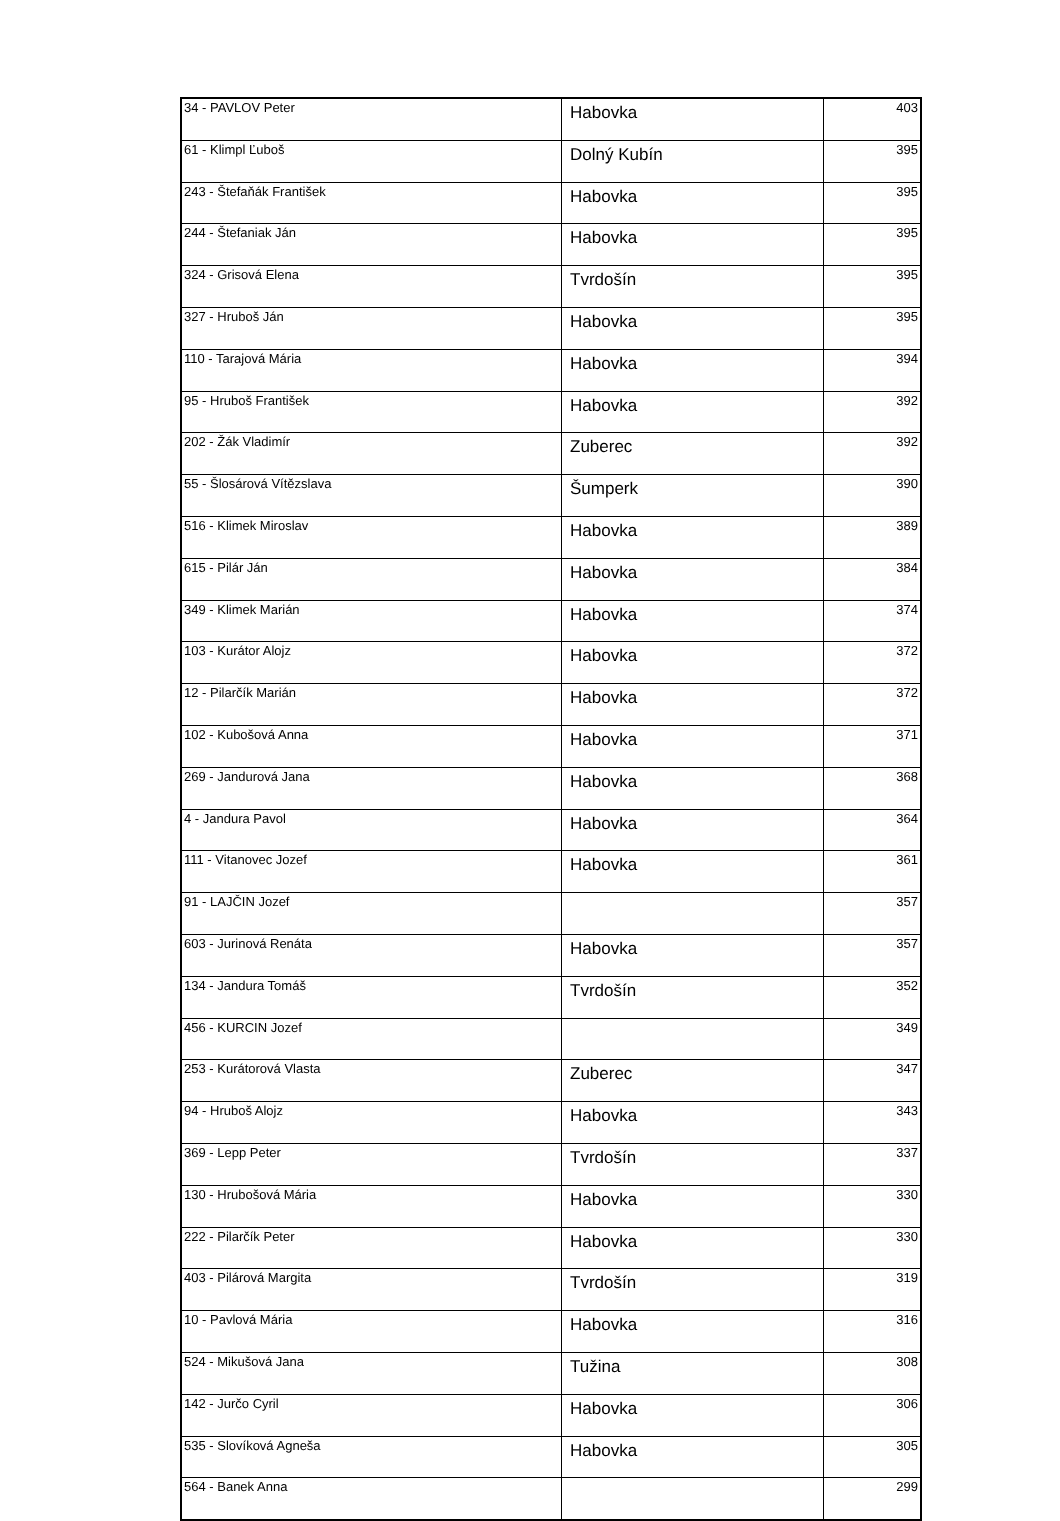| 34 - PAVLOV Peter | Habovka | 403 |
| 61 - Klimpl Ľuboš | Dolný Kubín | 395 |
| 243 - Štefaňák František | Habovka | 395 |
| 244 - Štefaniak Ján | Habovka | 395 |
| 324 - Grisová Elena | Tvrdošín | 395 |
| 327 - Hruboš Ján | Habovka | 395 |
| 110 - Tarajová Mária | Habovka | 394 |
| 95 - Hruboš František | Habovka | 392 |
| 202 - Žák Vladimír | Zuberec | 392 |
| 55 - Šlosárová Vítězslava | Šumperk | 390 |
| 516 - Klimek Miroslav | Habovka | 389 |
| 615 - Pilár Ján | Habovka | 384 |
| 349 - Klimek Marián | Habovka | 374 |
| 103 - Kurátor Alojz | Habovka | 372 |
| 12 - Pilarčík Marián | Habovka | 372 |
| 102 - Kubošová Anna | Habovka | 371 |
| 269 - Jandurová Jana | Habovka | 368 |
| 4 - Jandura Pavol | Habovka | 364 |
| 111 - Vitanovec Jozef | Habovka | 361 |
| 91 - LAJČIN Jozef | | 357 |
| 603 - Jurinová Renáta | Habovka | 357 |
| 134 - Jandura Tomáš | Tvrdošín | 352 |
| 456 - KURCIN Jozef | | 349 |
| 253 - Kurátorová Vlasta | Zuberec | 347 |
| 94 - Hruboš Alojz | Habovka | 343 |
| 369 - Lepp Peter | Tvrdošín | 337 |
| 130 - Hrubošová Mária | Habovka | 330 |
| 222 - Pilarčík Peter | Habovka | 330 |
| 403 - Pilárová Margita | Tvrdošín | 319 |
| 10 - Pavlová Mária | Habovka | 316 |
| 524 - Mikušová Jana | Tužina | 308 |
| 142 - Jurčo Cyril | Habovka | 306 |
| 535 - Slovíková Agneša | Habovka | 305 |
| 564 - Banek Anna | | 299 |